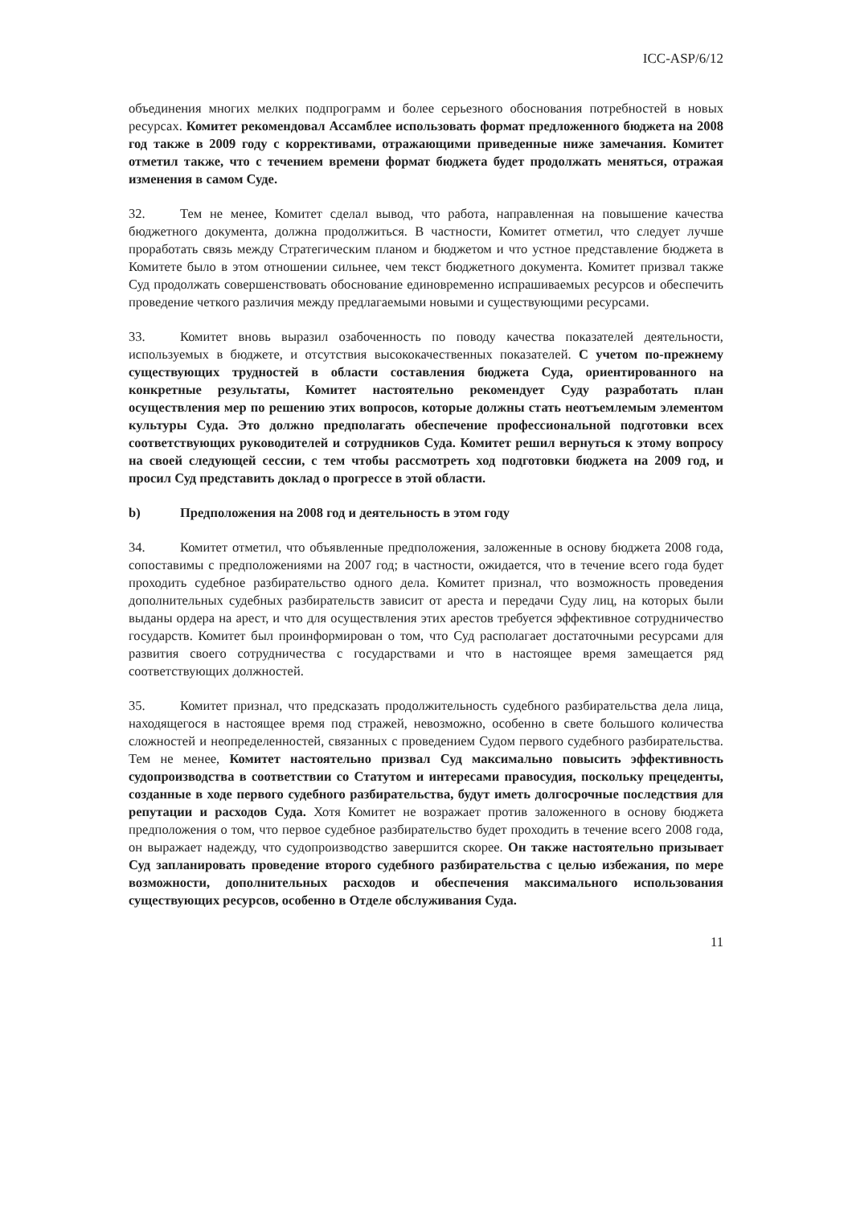ICC-ASP/6/12
объединения многих мелких подпрограмм и более серьезного обоснования потребностей в новых ресурсах. Комитет рекомендовал Ассамблее использовать формат предложенного бюджета на 2008 год также в 2009 году с коррективами, отражающими приведенные ниже замечания. Комитет отметил также, что с течением времени формат бюджета будет продолжать меняться, отражая изменения в самом Суде.
32. Тем не менее, Комитет сделал вывод, что работа, направленная на повышение качества бюджетного документа, должна продолжиться. В частности, Комитет отметил, что следует лучше проработать связь между Стратегическим планом и бюджетом и что устное представление бюджета в Комитете было в этом отношении сильнее, чем текст бюджетного документа. Комитет призвал также Суд продолжать совершенствовать обоснование единовременно испрашиваемых ресурсов и обеспечить проведение четкого различия между предлагаемыми новыми и существующими ресурсами.
33. Комитет вновь выразил озабоченность по поводу качества показателей деятельности, используемых в бюджете, и отсутствия высококачественных показателей. С учетом по-прежнему существующих трудностей в области составления бюджета Суда, ориентированного на конкретные результаты, Комитет настоятельно рекомендует Суду разработать план осуществления мер по решению этих вопросов, которые должны стать неотъемлемым элементом культуры Суда. Это должно предполагать обеспечение профессиональной подготовки всех соответствующих руководителей и сотрудников Суда. Комитет решил вернуться к этому вопросу на своей следующей сессии, с тем чтобы рассмотреть ход подготовки бюджета на 2009 год, и просил Суд представить доклад о прогрессе в этой области.
b) Предположения на 2008 год и деятельность в этом году
34. Комитет отметил, что объявленные предположения, заложенные в основу бюджета 2008 года, сопоставимы с предположениями на 2007 год; в частности, ожидается, что в течение всего года будет проходить судебное разбирательство одного дела. Комитет признал, что возможность проведения дополнительных судебных разбирательств зависит от ареста и передачи Суду лиц, на которых были выданы ордера на арест, и что для осуществления этих арестов требуется эффективное сотрудничество государств. Комитет был проинформирован о том, что Суд располагает достаточными ресурсами для развития своего сотрудничества с государствами и что в настоящее время замещается ряд соответствующих должностей.
35. Комитет признал, что предсказать продолжительность судебного разбирательства дела лица, находящегося в настоящее время под стражей, невозможно, особенно в свете большого количества сложностей и неопределенностей, связанных с проведением Судом первого судебного разбирательства. Тем не менее, Комитет настоятельно призвал Суд максимально повысить эффективность судопроизводства в соответствии со Статутом и интересами правосудия, поскольку прецеденты, созданные в ходе первого судебного разбирательства, будут иметь долгосрочные последствия для репутации и расходов Суда. Хотя Комитет не возражает против заложенного в основу бюджета предположения о том, что первое судебное разбирательство будет проходить в течение всего 2008 года, он выражает надежду, что судопроизводство завершится скорее. Он также настоятельно призывает Суд запланировать проведение второго судебного разбирательства с целью избежания, по мере возможности, дополнительных расходов и обеспечения максимального использования существующих ресурсов, особенно в Отделе обслуживания Суда.
11